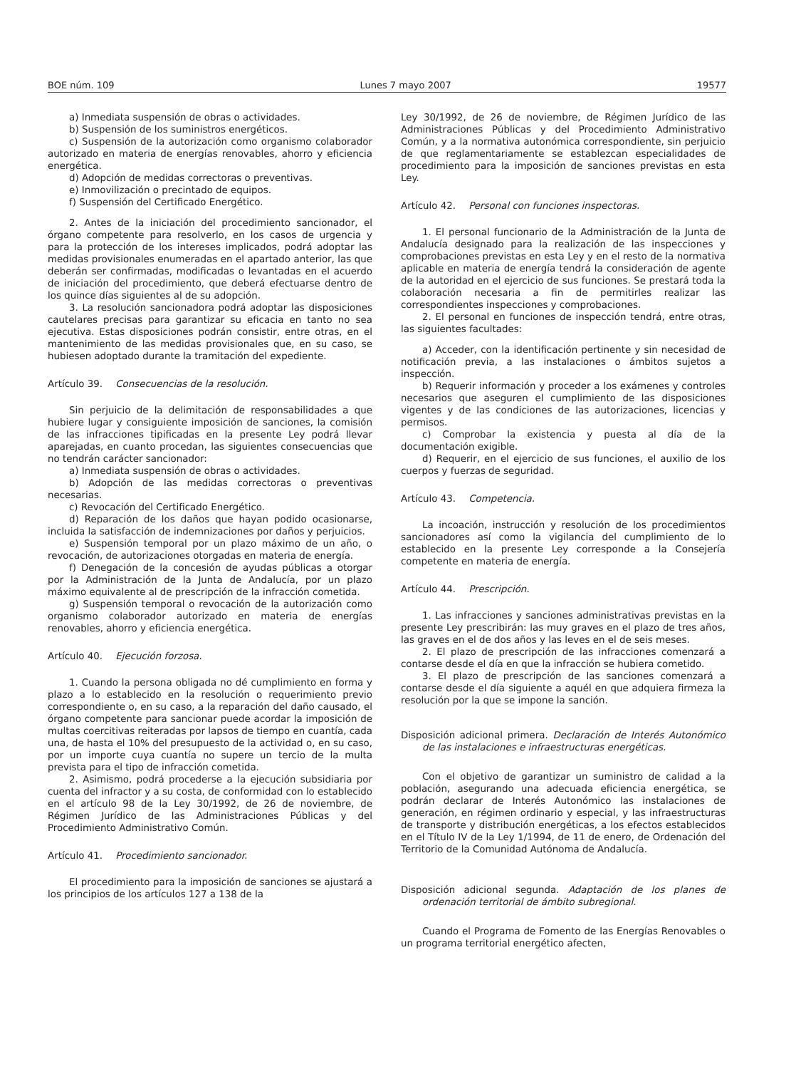BOE núm. 109 Lunes 7 mayo 2007 19577
a) Inmediata suspensión de obras o actividades.
b) Suspensión de los suministros energéticos.
c) Suspensión de la autorización como organismo colaborador autorizado en materia de energías renovables, ahorro y eficiencia energética.
d) Adopción de medidas correctoras o preventivas.
e) Inmovilización o precintado de equipos.
f) Suspensión del Certificado Energético.
2. Antes de la iniciación del procedimiento sancionador, el órgano competente para resolverlo, en los casos de urgencia y para la protección de los intereses implicados, podrá adoptar las medidas provisionales enumeradas en el apartado anterior, las que deberán ser confirmadas, modificadas o levantadas en el acuerdo de iniciación del procedimiento, que deberá efectuarse dentro de los quince días siguientes al de su adopción.
3. La resolución sancionadora podrá adoptar las disposiciones cautelares precisas para garantizar su eficacia en tanto no sea ejecutiva. Estas disposiciones podrán consistir, entre otras, en el mantenimiento de las medidas provisionales que, en su caso, se hubiesen adoptado durante la tramitación del expediente.
Artículo 39. Consecuencias de la resolución.
Sin perjuicio de la delimitación de responsabilidades a que hubiere lugar y consiguiente imposición de sanciones, la comisión de las infracciones tipificadas en la presente Ley podrá llevar aparejadas, en cuanto procedan, las siguientes consecuencias que no tendrán carácter sancionador:
a) Inmediata suspensión de obras o actividades.
b) Adopción de las medidas correctoras o preventivas necesarias.
c) Revocación del Certificado Energético.
d) Reparación de los daños que hayan podido ocasionarse, incluida la satisfacción de indemnizaciones por daños y perjuicios.
e) Suspensión temporal por un plazo máximo de un año, o revocación, de autorizaciones otorgadas en materia de energía.
f) Denegación de la concesión de ayudas públicas a otorgar por la Administración de la Junta de Andalucía, por un plazo máximo equivalente al de prescripción de la infracción cometida.
g) Suspensión temporal o revocación de la autorización como organismo colaborador autorizado en materia de energías renovables, ahorro y eficiencia energética.
Artículo 40. Ejecución forzosa.
1. Cuando la persona obligada no dé cumplimiento en forma y plazo a lo establecido en la resolución o requerimiento previo correspondiente o, en su caso, a la reparación del daño causado, el órgano competente para sancionar puede acordar la imposición de multas coercitivas reiteradas por lapsos de tiempo en cuantía, cada una, de hasta el 10% del presupuesto de la actividad o, en su caso, por un importe cuya cuantía no supere un tercio de la multa prevista para el tipo de infracción cometida.
2. Asimismo, podrá procederse a la ejecución subsidiaria por cuenta del infractor y a su costa, de conformidad con lo establecido en el artículo 98 de la Ley 30/1992, de 26 de noviembre, de Régimen Jurídico de las Administraciones Públicas y del Procedimiento Administrativo Común.
Artículo 41. Procedimiento sancionador.
El procedimiento para la imposición de sanciones se ajustará a los principios de los artículos 127 a 138 de la
Ley 30/1992, de 26 de noviembre, de Régimen Jurídico de las Administraciones Públicas y del Procedimiento Administrativo Común, y a la normativa autonómica correspondiente, sin perjuicio de que reglamentariamente se establezcan especialidades de procedimiento para la imposición de sanciones previstas en esta Ley.
Artículo 42. Personal con funciones inspectoras.
1. El personal funcionario de la Administración de la Junta de Andalucía designado para la realización de las inspecciones y comprobaciones previstas en esta Ley y en el resto de la normativa aplicable en materia de energía tendrá la consideración de agente de la autoridad en el ejercicio de sus funciones. Se prestará toda la colaboración necesaria a fin de permitirles realizar las correspondientes inspecciones y comprobaciones.
2. El personal en funciones de inspección tendrá, entre otras, las siguientes facultades:
a) Acceder, con la identificación pertinente y sin necesidad de notificación previa, a las instalaciones o ámbitos sujetos a inspección.
b) Requerir información y proceder a los exámenes y controles necesarios que aseguren el cumplimiento de las disposiciones vigentes y de las condiciones de las autorizaciones, licencias y permisos.
c) Comprobar la existencia y puesta al día de la documentación exigible.
d) Requerir, en el ejercicio de sus funciones, el auxilio de los cuerpos y fuerzas de seguridad.
Artículo 43. Competencia.
La incoación, instrucción y resolución de los procedimientos sancionadores así como la vigilancia del cumplimiento de lo establecido en la presente Ley corresponde a la Consejería competente en materia de energía.
Artículo 44. Prescripción.
1. Las infracciones y sanciones administrativas previstas en la presente Ley prescribirán: las muy graves en el plazo de tres años, las graves en el de dos años y las leves en el de seis meses.
2. El plazo de prescripción de las infracciones comenzará a contarse desde el día en que la infracción se hubiera cometido.
3. El plazo de prescripción de las sanciones comenzará a contarse desde el día siguiente a aquél en que adquiera firmeza la resolución por la que se impone la sanción.
Disposición adicional primera. Declaración de Interés Autonómico de las instalaciones e infraestructuras energéticas.
Con el objetivo de garantizar un suministro de calidad a la población, asegurando una adecuada eficiencia energética, se podrán declarar de Interés Autonómico las instalaciones de generación, en régimen ordinario y especial, y las infraestructuras de transporte y distribución energéticas, a los efectos establecidos en el Título IV de la Ley 1/1994, de 11 de enero, de Ordenación del Territorio de la Comunidad Autónoma de Andalucía.
Disposición adicional segunda. Adaptación de los planes de ordenación territorial de ámbito subregional.
Cuando el Programa de Fomento de las Energías Renovables o un programa territorial energético afecten,